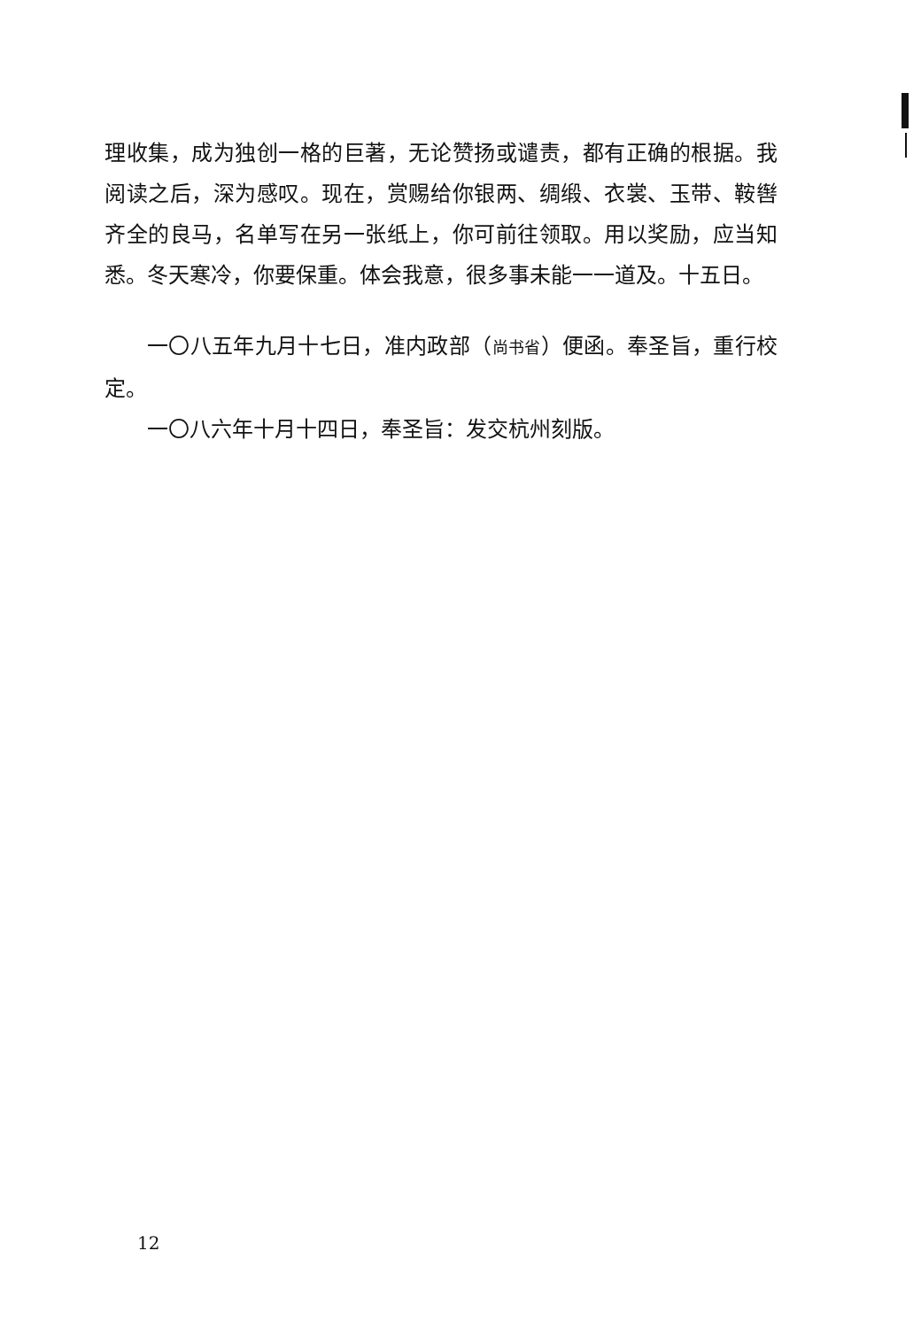理收集，成为独创一格的巨著，无论赞扬或谴责，都有正确的根据。我阅读之后，深为感叹。现在，赏赐给你银两、绸缎、衣裳、玉带、鞍辔齐全的良马，名单写在另一张纸上，你可前往领取。用以奖励，应当知悉。冬天寒冷，你要保重。体会我意，很多事未能一一道及。十五日。
一〇八五年九月十七日，准内政部（尚书省）便函。奉圣旨，重行校定。
一〇八六年十月十四日，奉圣旨：发交杭州刻版。
12